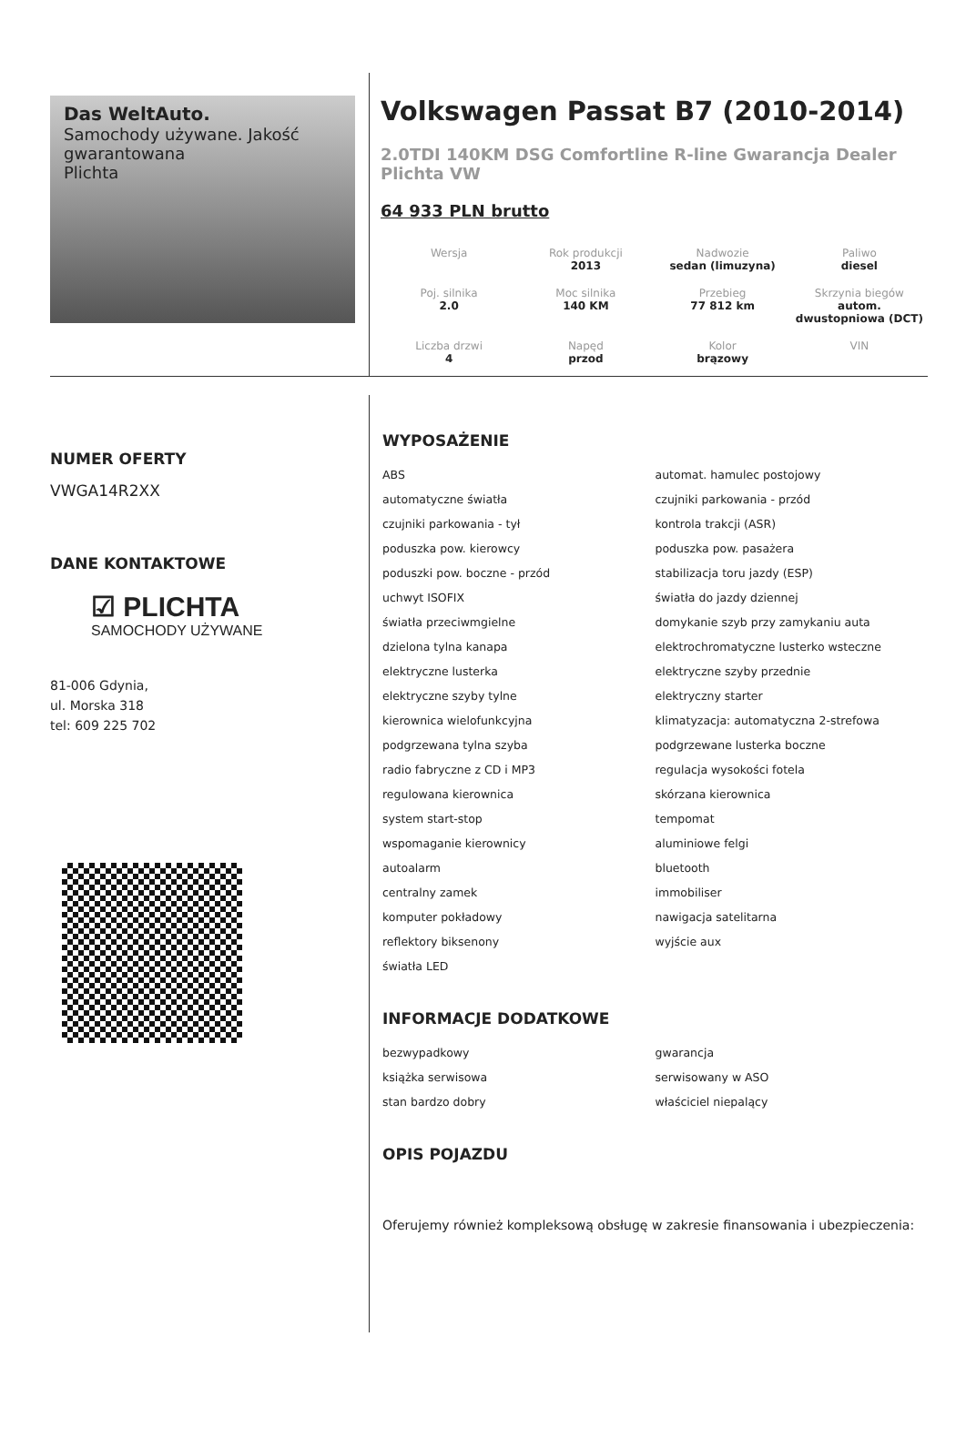Das WeltAuto.
Samochody używane. Jakość gwarantowana
Plichta
Volkswagen Passat B7 (2010-2014)
2.0TDI 140KM DSG Comfortline R-line Gwarancja Dealer Plichta VW
64 933 PLN brutto
| Wersja | Rok produkcji 2013 | Nadwozie sedan (limuzyna) | Paliwo diesel |
| Poj. silnika 2.0 | Moc silnika 140 KM | Przebieg 77 812 km | Skrzynia biegów autom. dwustopniowa (DCT) |
| Liczba drzwi 4 | Napęd przod | Kolor brązowy | VIN |
NUMER OFERTY
VWGA14R2XX
DANE KONTAKTOWE
☑ PLICHTA
SAMOCHODY UŻYWANE
81-006 Gdynia,
ul. Morska 318
tel: 609 225 702
WYPOSAŻENIE
ABS
automat. hamulec postojowy
automatyczne światła
czujniki parkowania - przód
czujniki parkowania - tył
kontrola trakcji (ASR)
poduszka pow. kierowcy
poduszka pow. pasażera
poduszki pow. boczne - przód
stabilizacja toru jazdy (ESP)
uchwyt ISOFIX
światła do jazdy dziennej
światła przeciwmgielne
domykanie szyb przy zamykaniu auta
dzielona tylna kanapa
elektrochromatyczne lusterko wsteczne
elektryczne lusterka
elektryczne szyby przednie
elektryczne szyby tylne
elektryczny starter
kierownica wielofunkcyjna
klimatyzacja: automatyczna 2-strefowa
podgrzewana tylna szyba
podgrzewane lusterka boczne
radio fabryczne z CD i MP3
regulacja wysokości fotela
regulowana kierownica
skórzana kierownica
system start-stop
tempomat
wspomaganie kierownicy
aluminiowe felgi
autoalarm
bluetooth
centralny zamek
immobiliser
komputer pokładowy
nawigacja satelitarna
reflektory biksenony
wyjście aux
światła LED
INFORMACJE DODATKOWE
bezwypadkowy
gwarancja
książka serwisowa
serwisowany w ASO
stan bardzo dobry
właściciel niepalący
OPIS POJAZDU
Oferujemy również kompleksową obsługę w zakresie finansowania i ubezpieczenia: